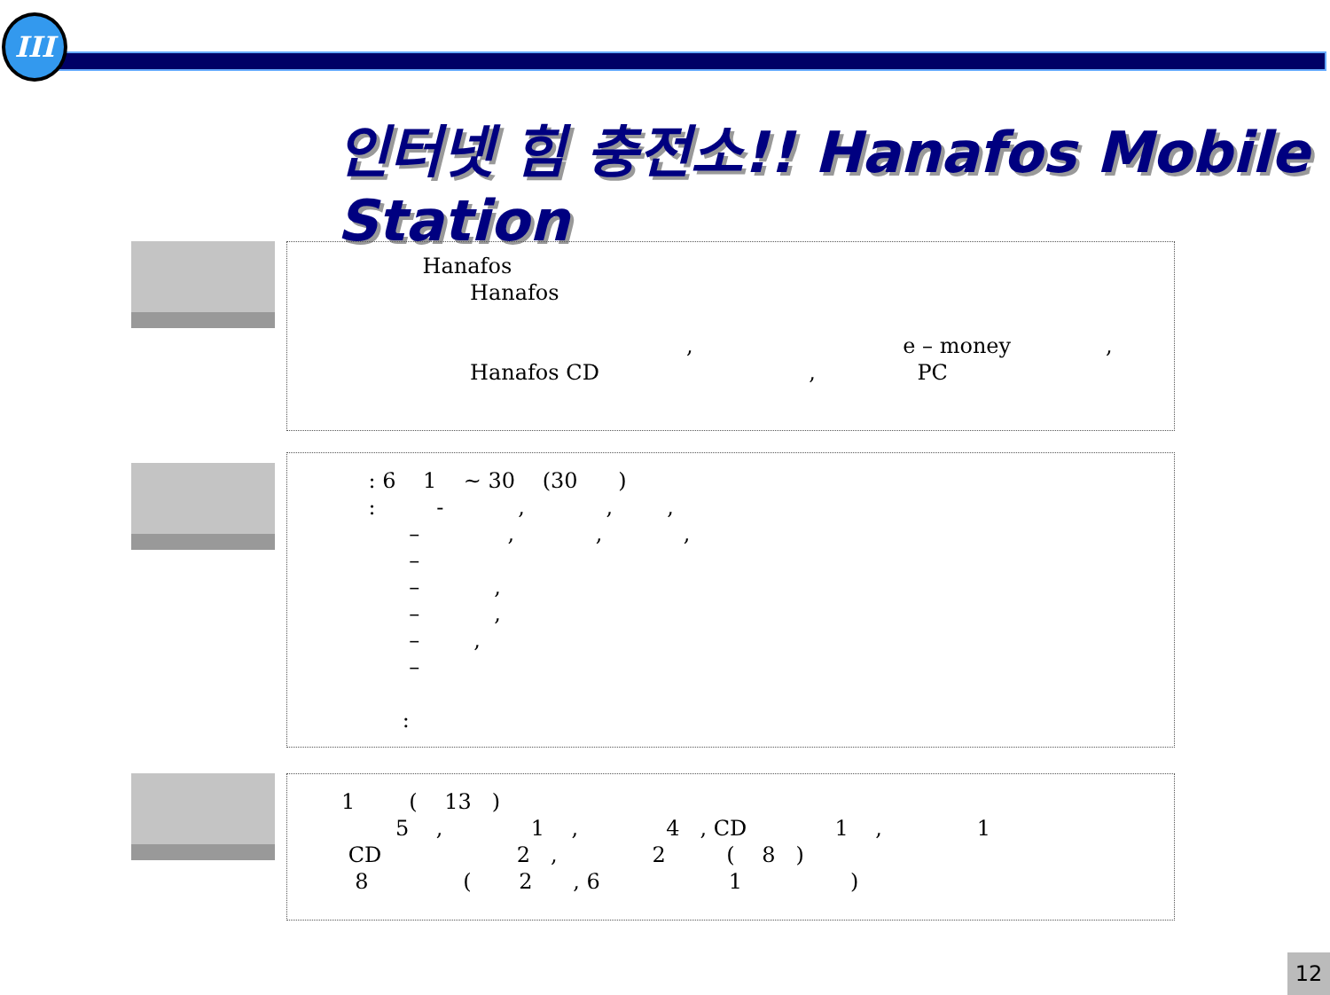III
인터넷 힘 충전소!! Hanafos Mobile Station
Hanafos Hanafos , e – money , Hanafos CD , PC
: 6 1 ~ 30 (30 ) : - , , , – , , , – – , – , – , – :
1 ( 13 ) 5 , 1 , 4 , CD 1 , 1 CD 2 , 2 ( 8 ) 8 ( 2 , 6 1 )
12